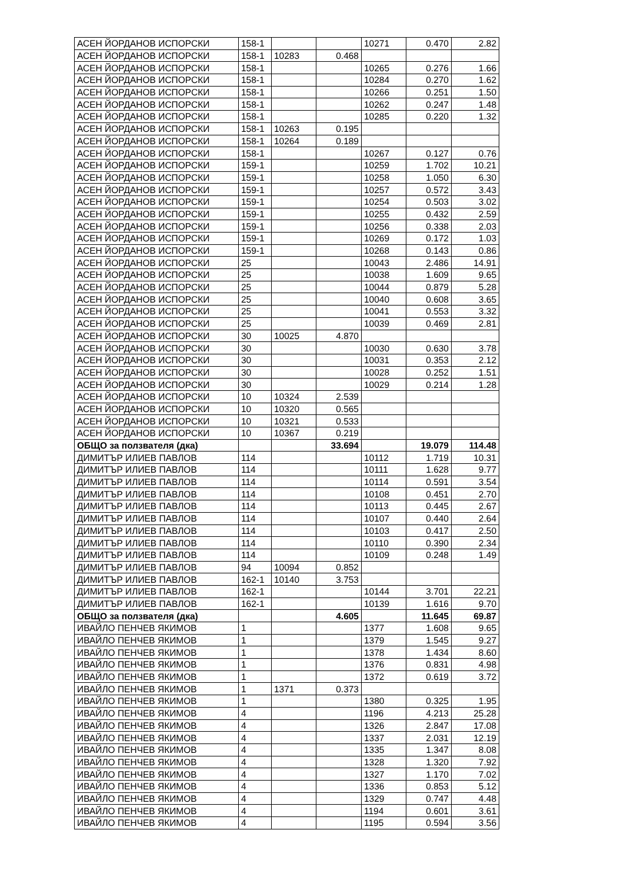| АСЕН ЙОРДАНОВ ИСПОРСКИ | 158-1 | | | 10271 | 0.470 | 2.82 |
| АСЕН ЙОРДАНОВ ИСПОРСКИ | 158-1 | 10283 | 0.468 | | | |
| АСЕН ЙОРДАНОВ ИСПОРСКИ | 158-1 | | | 10265 | 0.276 | 1.66 |
| АСЕН ЙОРДАНОВ ИСПОРСКИ | 158-1 | | | 10284 | 0.270 | 1.62 |
| АСЕН ЙОРДАНОВ ИСПОРСКИ | 158-1 | | | 10266 | 0.251 | 1.50 |
| АСЕН ЙОРДАНОВ ИСПОРСКИ | 158-1 | | | 10262 | 0.247 | 1.48 |
| АСЕН ЙОРДАНОВ ИСПОРСКИ | 158-1 | | | 10285 | 0.220 | 1.32 |
| АСЕН ЙОРДАНОВ ИСПОРСКИ | 158-1 | 10263 | 0.195 | | | |
| АСЕН ЙОРДАНОВ ИСПОРСКИ | 158-1 | 10264 | 0.189 | | | |
| АСЕН ЙОРДАНОВ ИСПОРСКИ | 158-1 | | | 10267 | 0.127 | 0.76 |
| АСЕН ЙОРДАНОВ ИСПОРСКИ | 159-1 | | | 10259 | 1.702 | 10.21 |
| АСЕН ЙОРДАНОВ ИСПОРСКИ | 159-1 | | | 10258 | 1.050 | 6.30 |
| АСЕН ЙОРДАНОВ ИСПОРСКИ | 159-1 | | | 10257 | 0.572 | 3.43 |
| АСЕН ЙОРДАНОВ ИСПОРСКИ | 159-1 | | | 10254 | 0.503 | 3.02 |
| АСЕН ЙОРДАНОВ ИСПОРСКИ | 159-1 | | | 10255 | 0.432 | 2.59 |
| АСЕН ЙОРДАНОВ ИСПОРСКИ | 159-1 | | | 10256 | 0.338 | 2.03 |
| АСЕН ЙОРДАНОВ ИСПОРСКИ | 159-1 | | | 10269 | 0.172 | 1.03 |
| АСЕН ЙОРДАНОВ ИСПОРСКИ | 159-1 | | | 10268 | 0.143 | 0.86 |
| АСЕН ЙОРДАНОВ ИСПОРСКИ | 25 | | | 10043 | 2.486 | 14.91 |
| АСЕН ЙОРДАНОВ ИСПОРСКИ | 25 | | | 10038 | 1.609 | 9.65 |
| АСЕН ЙОРДАНОВ ИСПОРСКИ | 25 | | | 10044 | 0.879 | 5.28 |
| АСЕН ЙОРДАНОВ ИСПОРСКИ | 25 | | | 10040 | 0.608 | 3.65 |
| АСЕН ЙОРДАНОВ ИСПОРСКИ | 25 | | | 10041 | 0.553 | 3.32 |
| АСЕН ЙОРДАНОВ ИСПОРСКИ | 25 | | | 10039 | 0.469 | 2.81 |
| АСЕН ЙОРДАНОВ ИСПОРСКИ | 30 | 10025 | 4.870 | | | |
| АСЕН ЙОРДАНОВ ИСПОРСКИ | 30 | | | 10030 | 0.630 | 3.78 |
| АСЕН ЙОРДАНОВ ИСПОРСКИ | 30 | | | 10031 | 0.353 | 2.12 |
| АСЕН ЙОРДАНОВ ИСПОРСКИ | 30 | | | 10028 | 0.252 | 1.51 |
| АСЕН ЙОРДАНОВ ИСПОРСКИ | 30 | | | 10029 | 0.214 | 1.28 |
| АСЕН ЙОРДАНОВ ИСПОРСКИ | 10 | 10324 | 2.539 | | | |
| АСЕН ЙОРДАНОВ ИСПОРСКИ | 10 | 10320 | 0.565 | | | |
| АСЕН ЙОРДАНОВ ИСПОРСКИ | 10 | 10321 | 0.533 | | | |
| АСЕН ЙОРДАНОВ ИСПОРСКИ | 10 | 10367 | 0.219 | | | |
| ОБЩО за ползвателя (дка) | | | 33.694 | | 19.079 | 114.48 |
| ДИМИТЪР ИЛИЕВ ПАВЛОВ | 114 | | | 10112 | 1.719 | 10.31 |
| ДИМИТЪР ИЛИЕВ ПАВЛОВ | 114 | | | 10111 | 1.628 | 9.77 |
| ДИМИТЪР ИЛИЕВ ПАВЛОВ | 114 | | | 10114 | 0.591 | 3.54 |
| ДИМИТЪР ИЛИЕВ ПАВЛОВ | 114 | | | 10108 | 0.451 | 2.70 |
| ДИМИТЪР ИЛИЕВ ПАВЛОВ | 114 | | | 10113 | 0.445 | 2.67 |
| ДИМИТЪР ИЛИЕВ ПАВЛОВ | 114 | | | 10107 | 0.440 | 2.64 |
| ДИМИТЪР ИЛИЕВ ПАВЛОВ | 114 | | | 10103 | 0.417 | 2.50 |
| ДИМИТЪР ИЛИЕВ ПАВЛОВ | 114 | | | 10110 | 0.390 | 2.34 |
| ДИМИТЪР ИЛИЕВ ПАВЛОВ | 114 | | | 10109 | 0.248 | 1.49 |
| ДИМИТЪР ИЛИЕВ ПАВЛОВ | 94 | 10094 | 0.852 | | | |
| ДИМИТЪР ИЛИЕВ ПАВЛОВ | 162-1 | 10140 | 3.753 | | | |
| ДИМИТЪР ИЛИЕВ ПАВЛОВ | 162-1 | | | 10144 | 3.701 | 22.21 |
| ДИМИТЪР ИЛИЕВ ПАВЛОВ | 162-1 | | | 10139 | 1.616 | 9.70 |
| ОБЩО за ползвателя (дка) | | | 4.605 | | 11.645 | 69.87 |
| ИВАЙЛО ПЕНЧЕВ ЯКИМОВ | 1 | | | 1377 | 1.608 | 9.65 |
| ИВАЙЛО ПЕНЧЕВ ЯКИМОВ | 1 | | | 1379 | 1.545 | 9.27 |
| ИВАЙЛО ПЕНЧЕВ ЯКИМОВ | 1 | | | 1378 | 1.434 | 8.60 |
| ИВАЙЛО ПЕНЧЕВ ЯКИМОВ | 1 | | | 1376 | 0.831 | 4.98 |
| ИВАЙЛО ПЕНЧЕВ ЯКИМОВ | 1 | | | 1372 | 0.619 | 3.72 |
| ИВАЙЛО ПЕНЧЕВ ЯКИМОВ | 1 | 1371 | 0.373 | | | |
| ИВАЙЛО ПЕНЧЕВ ЯКИМОВ | 1 | | | 1380 | 0.325 | 1.95 |
| ИВАЙЛО ПЕНЧЕВ ЯКИМОВ | 4 | | | 1196 | 4.213 | 25.28 |
| ИВАЙЛО ПЕНЧЕВ ЯКИМОВ | 4 | | | 1326 | 2.847 | 17.08 |
| ИВАЙЛО ПЕНЧЕВ ЯКИМОВ | 4 | | | 1337 | 2.031 | 12.19 |
| ИВАЙЛО ПЕНЧЕВ ЯКИМОВ | 4 | | | 1335 | 1.347 | 8.08 |
| ИВАЙЛО ПЕНЧЕВ ЯКИМОВ | 4 | | | 1328 | 1.320 | 7.92 |
| ИВАЙЛО ПЕНЧЕВ ЯКИМОВ | 4 | | | 1327 | 1.170 | 7.02 |
| ИВАЙЛО ПЕНЧЕВ ЯКИМОВ | 4 | | | 1336 | 0.853 | 5.12 |
| ИВАЙЛО ПЕНЧЕВ ЯКИМОВ | 4 | | | 1329 | 0.747 | 4.48 |
| ИВАЙЛО ПЕНЧЕВ ЯКИМОВ | 4 | | | 1194 | 0.601 | 3.61 |
| ИВАЙЛО ПЕНЧЕВ ЯКИМОВ | 4 | | | 1195 | 0.594 | 3.56 |